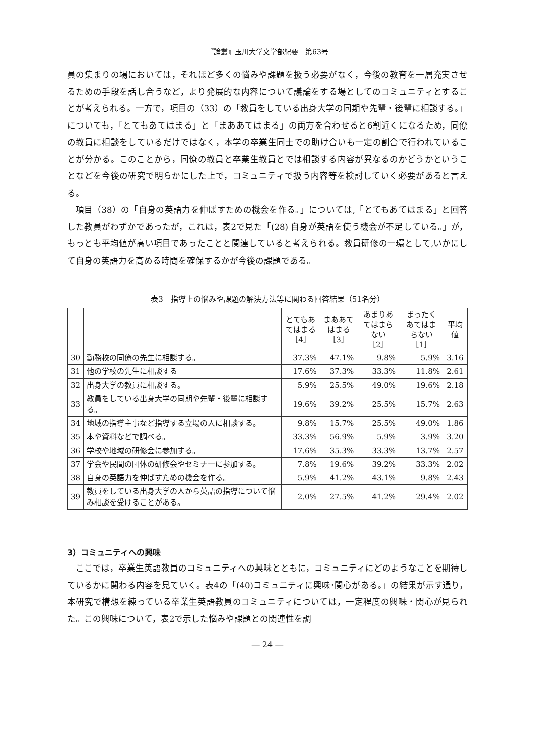『論叢』玉川大学文学部紀要　第63号
員の集まりの場においては，それほど多くの悩みや課題を扱う必要がなく，今後の教育を一層充実させるための手段を話し合うなど，より発展的な内容について議論をする場としてのコミュニティとすることが考えられる。一方で，項目の（33）の「教員をしている出身大学の同期や先輩・後輩に相談する。」についても，「とてもあてはまる」と「まああてはまる」の両方を合わせると6割近くになるため，同僚の教員に相談をしているだけではなく，本学の卒業生同士での助け合いも一定の割合で行われていることが分かる。このことから，同僚の教員と卒業生教員とでは相談する内容が異なるのかどうかということなどを今後の研究で明らかにした上で，コミュニティで扱う内容等を検討していく必要があると言える。
項目（38）の「自身の英語力を伸ばすための機会を作る。」については,「とてもあてはまる」と回答した教員がわずかであったが，これは，表2で見た「(28) 自身が英語を使う機会が不足している。」が，もっとも平均値が高い項目であったことと関連していると考えられる。教員研修の一環として,いかにして自身の英語力を高める時間を確保するかが今後の課題である。
表3　指導上の悩みや課題の解決方法等に関わる回答結果（51名分）
| | | とてもあてはまる ［4］ | まああてはまる ［3］ | あまりあてはまらない ［2］ | まったくあてはまらない ［1］ | 平均値 |
| --- | --- | --- | --- | --- | --- | --- |
| 30 | 勤務校の同僚の先生に相談する。 | 37.3% | 47.1% | 9.8% | 5.9% | 3.16 |
| 31 | 他の学校の先生に相談する | 17.6% | 37.3% | 33.3% | 11.8% | 2.61 |
| 32 | 出身大学の教員に相談する。 | 5.9% | 25.5% | 49.0% | 19.6% | 2.18 |
| 33 | 教員をしている出身大学の同期や先輩・後輩に相談する。 | 19.6% | 39.2% | 25.5% | 15.7% | 2.63 |
| 34 | 地域の指導主事など指導する立場の人に相談する。 | 9.8% | 15.7% | 25.5% | 49.0% | 1.86 |
| 35 | 本や資料などで調べる。 | 33.3% | 56.9% | 5.9% | 3.9% | 3.20 |
| 36 | 学校や地域の研修会に参加する。 | 17.6% | 35.3% | 33.3% | 13.7% | 2.57 |
| 37 | 学会や民間の団体の研修会やセミナーに参加する。 | 7.8% | 19.6% | 39.2% | 33.3% | 2.02 |
| 38 | 自身の英語力を伸ばすための機会を作る。 | 5.9% | 41.2% | 43.1% | 9.8% | 2.43 |
| 39 | 教員をしている出身大学の人から英語の指導について悩み相談を受けることがある。 | 2.0% | 27.5% | 41.2% | 29.4% | 2.02 |
3）コミュニティへの興味
ここでは，卒業生英語教員のコミュニティへの興味とともに，コミュニティにどのようなことを期待しているかに関わる内容を見ていく。表4の「(40)コミュニティに興味･関心がある。」の結果が示す通り，本研究で構想を練っている卒業生英語教員のコミュニティについては，一定程度の興味・関心が見られた。この興味について，表2で示した悩みや課題との関連性を調
― 24 ―